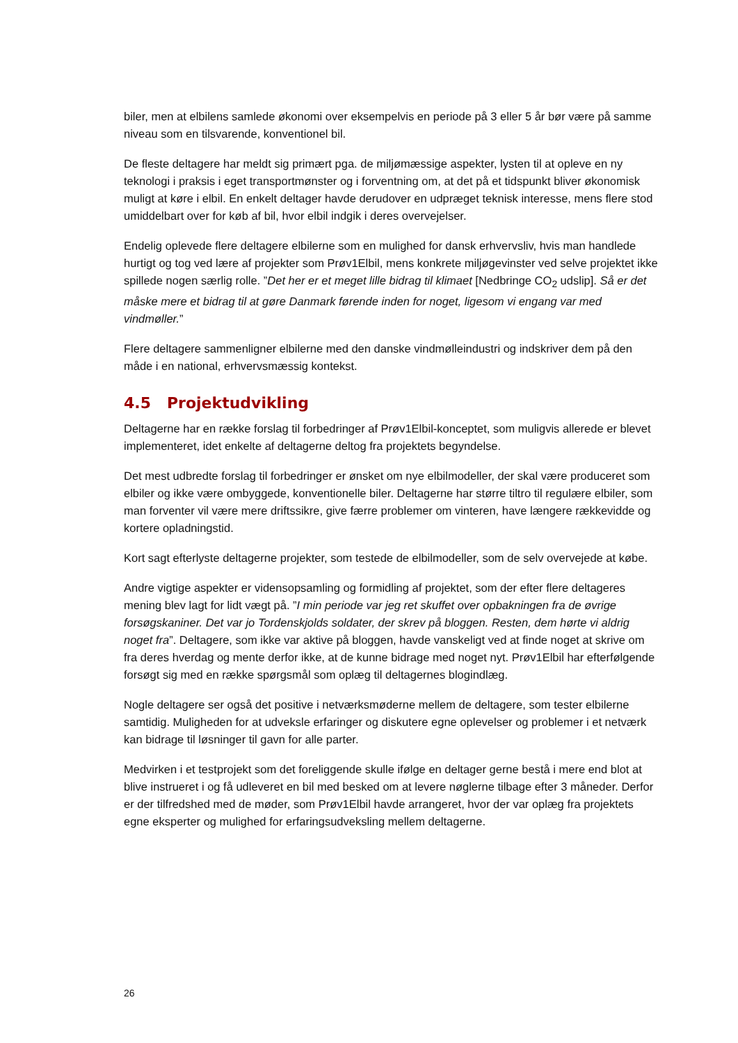biler, men at elbilens samlede økonomi over eksempelvis en periode på 3 eller 5 år bør være på samme niveau som en tilsvarende, konventionel bil.
De fleste deltagere har meldt sig primært pga. de miljømæssige aspekter, lysten til at opleve en ny teknologi i praksis i eget transportmønster og i forventning om, at det på et tidspunkt bliver økonomisk muligt at køre i elbil. En enkelt deltager havde derudover en udpræget teknisk interesse, mens flere stod umiddelbart over for køb af bil, hvor elbil indgik i deres overvejelser.
Endelig oplevede flere deltagere elbilerne som en mulighed for dansk erhvervsliv, hvis man handlede hurtigt og tog ved lære af projekter som Prøv1Elbil, mens konkrete miljøgevinster ved selve projektet ikke spillede nogen særlig rolle. ”Det her er et meget lille bidrag til klimaet [Nedbringe CO<sub>2</sub> udslip]. Så er det måske mere et bidrag til at gøre Danmark førende inden for noget, ligesom vi engang var med vindmøller.”
Flere deltagere sammenligner elbilerne med den danske vindmølleindustri og indskriver dem på den måde i en national, erhvervsmæssig kontekst.
4.5 Projektudvikling
Deltagerne har en række forslag til forbedringer af Prøv1Elbil-konceptet, som muligvis allerede er blevet implementeret, idet enkelte af deltagerne deltog fra projektets begyndelse.
Det mest udbredte forslag til forbedringer er ønsket om nye elbilmodeller, der skal være produceret som elbiler og ikke være ombyggede, konventionelle biler. Deltagerne har større tiltro til regulære elbiler, som man forventer vil være mere driftssikre, give færre problemer om vinteren, have længere rækkevidde og kortere opladningstid.
Kort sagt efterlyste deltagerne projekter, som testede de elbilmodeller, som de selv overvejede at købe.
Andre vigtige aspekter er vidensopsamling og formidling af projektet, som der efter flere deltageres mening blev lagt for lidt vægt på. ”I min periode var jeg ret skuffet over opbakningen fra de øvrige forsøgskaniner. Det var jo Tordenskjolds soldater, der skrev på bloggen. Resten, dem hørte vi aldrig noget fra”. Deltagere, som ikke var aktive på bloggen, havde vanskeligt ved at finde noget at skrive om fra deres hverdag og mente derfor ikke, at de kunne bidrage med noget nyt. Prøv1Elbil har efterfølgende forsøgt sig med en række spørgsmål som oplæg til deltagernes blogindlæg.
Nogle deltagere ser også det positive i netværksmøderne mellem de deltagere, som tester elbilerne samtidig. Muligheden for at udveksle erfaringer og diskutere egne oplevelser og problemer i et netværk kan bidrage til løsninger til gavn for alle parter.
Medvirken i et testprojekt som det foreliggende skulle ifølge en deltager gerne bestå i mere end blot at blive instrueret i og få udleveret en bil med besked om at levere nøglerne tilbage efter 3 måneder. Derfor er der tilfredshed med de møder, som Prøv1Elbil havde arrangeret, hvor der var oplæg fra projektets egne eksperter og mulighed for erfaringsudveksling mellem deltagerne.
26